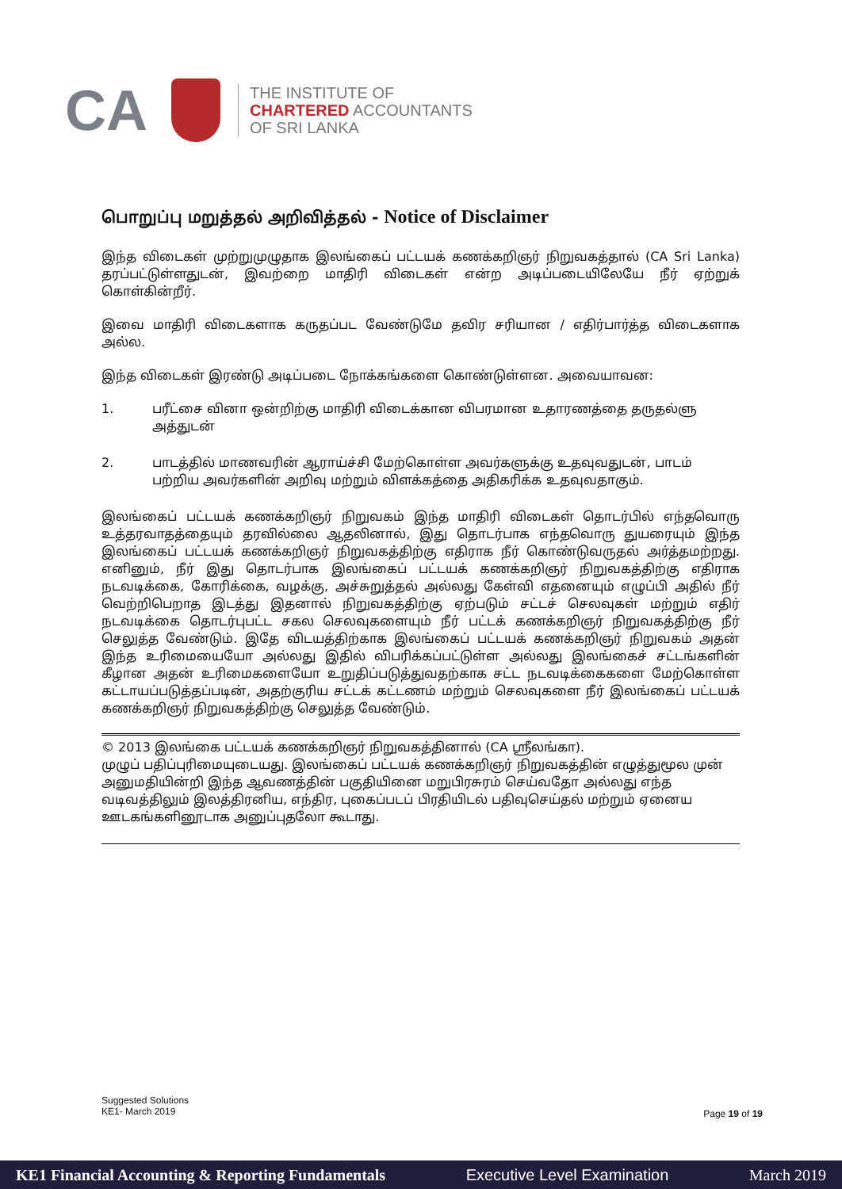CA
THE INSTITUTE OF
CHARTERED ACCOUNTANTS
OF SRI LANKA
பொறுப்பு மறுத்தல் அறிவித்தல் - Notice of Disclaimer
இந்த விடைகள் முற்றுமுழுதாக இலங்கைப் பட்டயக் கணக்கறிஞர் நிறுவகத்தால் (CA Sri Lanka) தரப்பட்டுள்ளதுடன், இவற்றை மாதிரி விடைகள் என்ற அடிப்படையிலேயே நீர் ஏற்றுக் கொள்கின்றீர்.
இவை மாதிரி விடைகளாக கருதப்பட வேண்டுமே தவிர சரியான / எதிர்பார்த்த விடைகளாக அல்ல.
இந்த விடைகள் இரண்டு அடிப்படை நோக்கங்களை கொண்டுள்ளன. அவையாவன:
1. பரீட்சை வினா ஒன்றிற்கு மாதிரி விடைக்கான விபரமான உதாரணத்தை தருதல்ளு அத்துடன்
2. பாடத்தில் மாணவரின் ஆராய்ச்சி மேற்கொள்ள அவர்களுக்கு உதவுவதுடன், பாடம் பற்றிய அவர்களின் அறிவு மற்றும் விளக்கத்தை அதிகரிக்க உதவுவதாகும்.
இலங்கைப் பட்டயக் கணக்கறிஞர் நிறுவகம் இந்த மாதிரி விடைகள் தொடர்பில் எந்தவொரு உத்தரவாதத்தையும் தரவில்லை ஆதலினால், இது தொடர்பாக எந்தவொரு துயரையும் இந்த இலங்கைப் பட்டயக் கணக்கறிஞர் நிறுவகத்திற்கு எதிராக நீர் கொண்டுவருதல் அர்த்தமற்றது. எனினும், நீர் இது தொடர்பாக இலங்கைப் பட்டயக் கணக்கறிஞர் நிறுவகத்திற்கு எதிராக நடவடிக்கை, கோரிக்கை, வழக்கு, அச்சுறுத்தல் அல்லது கேள்வி எதனையும் எழுப்பி அதில் நீர் வெற்றிபெறாத இடத்து இதனால் நிறுவகத்திற்கு ஏற்படும் சட்டச் செலவுகள் மற்றும் எதிர் நடவடிக்கை தொடர்புபட்ட சகல செலவுகளையும் நீர் பட்டக் கணக்கறிஞர் நிறுவகத்திற்கு நீர் செலுத்த வேண்டும். இதே விடயத்திற்காக இலங்கைப் பட்டயக் கணக்கறிஞர் நிறுவகம் அதன் இந்த உரிமையையோ அல்லது இதில் விபரிக்கப்பட்டுள்ள அல்லது இலங்கைச் சட்டங்களின் கீழான அதன் உரிமைகளையோ உறுதிப்படுத்துவதற்காக சட்ட நடவடிக்கைகளை மேற்கொள்ள கட்டாயப்படுத்தப்படின், அதற்குரிய சட்டக் கட்டணம் மற்றும் செலவுகளை நீர் இலங்கைப் பட்டயக் கணக்கறிஞர் நிறுவகத்திற்கு செலுத்த வேண்டும்.
© 2013 இலங்கை பட்டயக் கணக்கறிஞர் நிறுவகத்தினால் (CA ஸ்ரீலங்கா).
முழுப் பதிப்புரிமையுடையது. இலங்கைப் பட்டயக் கணக்கறிஞர் நிறுவகத்தின் எழுத்துமூல முன் அனுமதியின்றி இந்த ஆவணத்தின் பகுதியினை மறுபிரசுரம் செய்வதோ அல்லது எந்த வடிவத்திலும் இலத்திரனிய, எந்திர, புகைப்படப் பிரதியிடல் பதிவுசெய்தல் மற்றும் ஏனைய ஊடகங்களினூடாக அனுப்புதலோ கூடாது.
Suggested Solutions
KE1- March 2019
Page 19 of 19
KE1 Financial Accounting & Reporting Fundamentals Executive Level Examination March 2019